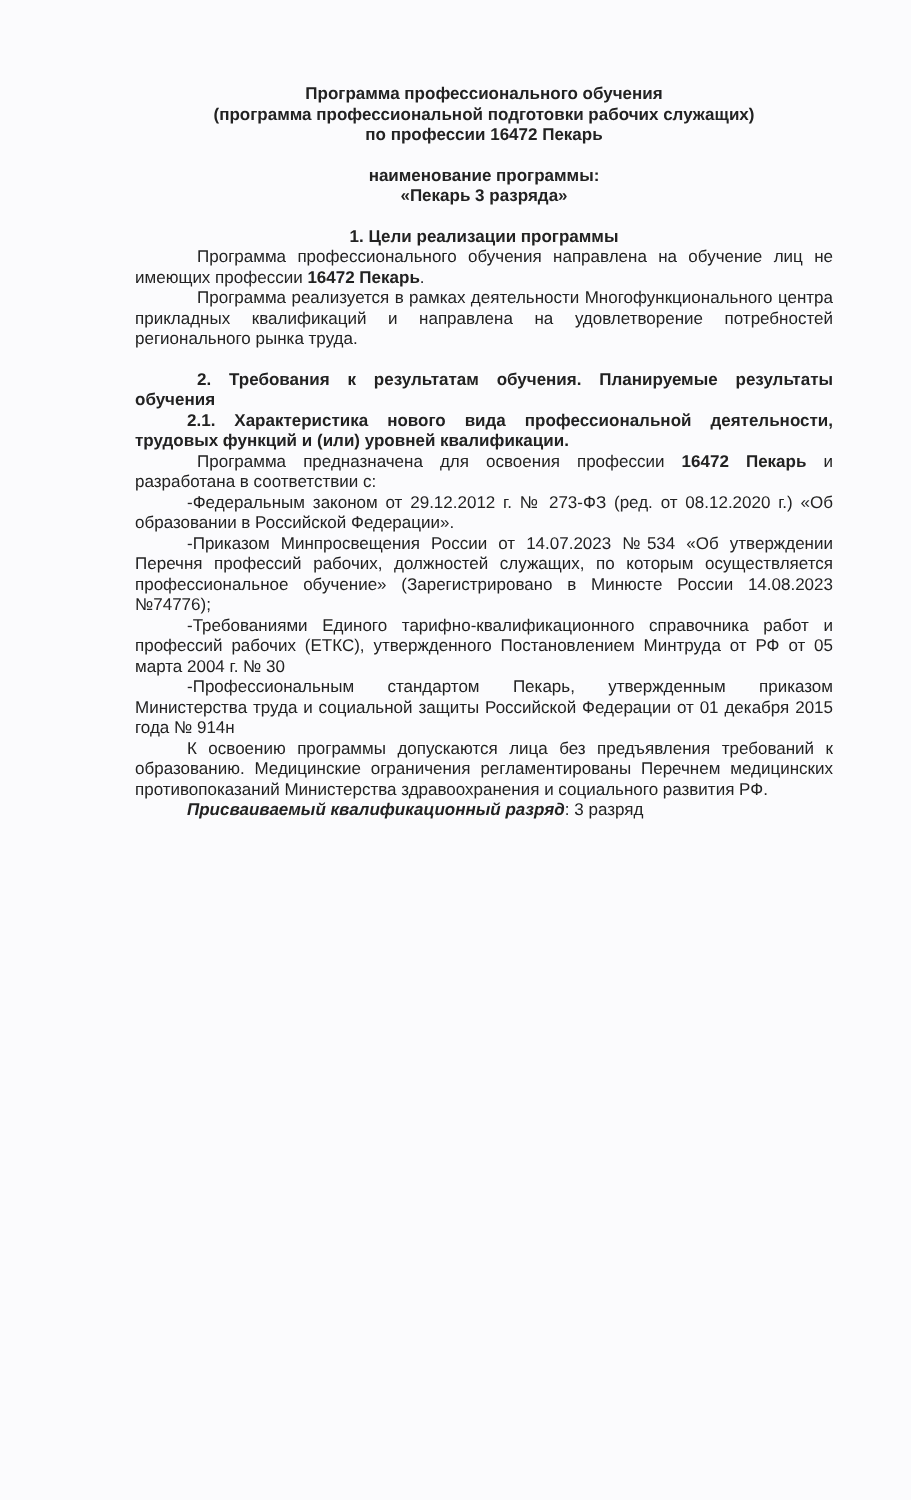Программа профессионального обучения
(программа профессиональной подготовки рабочих служащих)
по профессии 16472 Пекарь
наименование программы:
«Пекарь 3 разряда»
1. Цели реализации программы
Программа профессионального обучения направлена на обучение лиц не имеющих профессии 16472 Пекарь.
Программа реализуется в рамках деятельности Многофункционального центра прикладных квалификаций и направлена на удовлетворение потребностей регионального рынка труда.
2. Требования к результатам обучения. Планируемые результаты обучения
2.1. Характеристика нового вида профессиональной деятельности, трудовых функций и (или) уровней квалификации.
Программа предназначена для освоения профессии 16472 Пекарь и разработана в соответствии с:
-Федеральным законом от 29.12.2012 г. № 273-ФЗ (ред. от 08.12.2020 г.) «Об образовании в Российской Федерации».
-Приказом Минпросвещения России от 14.07.2023 №534 «Об утверждении Перечня профессий рабочих, должностей служащих, по которым осуществляется профессиональное обучение» (Зарегистрировано в Минюсте России 14.08.2023 №74776);
-Требованиями Единого тарифно-квалификационного справочника работ и профессий рабочих (ЕТКС), утвержденного Постановлением Минтруда от РФ от 05 марта 2004 г. № 30
-Профессиональным стандартом Пекарь, утвержденным приказом Министерства труда и социальной защиты Российской Федерации от 01 декабря 2015 года № 914н
К освоению программы допускаются лица без предъявления требований к образованию. Медицинские ограничения регламентированы Перечнем медицинских противопоказаний Министерства здравоохранения и социального развития РФ.
Присваиваемый квалификационный разряд: 3 разряд